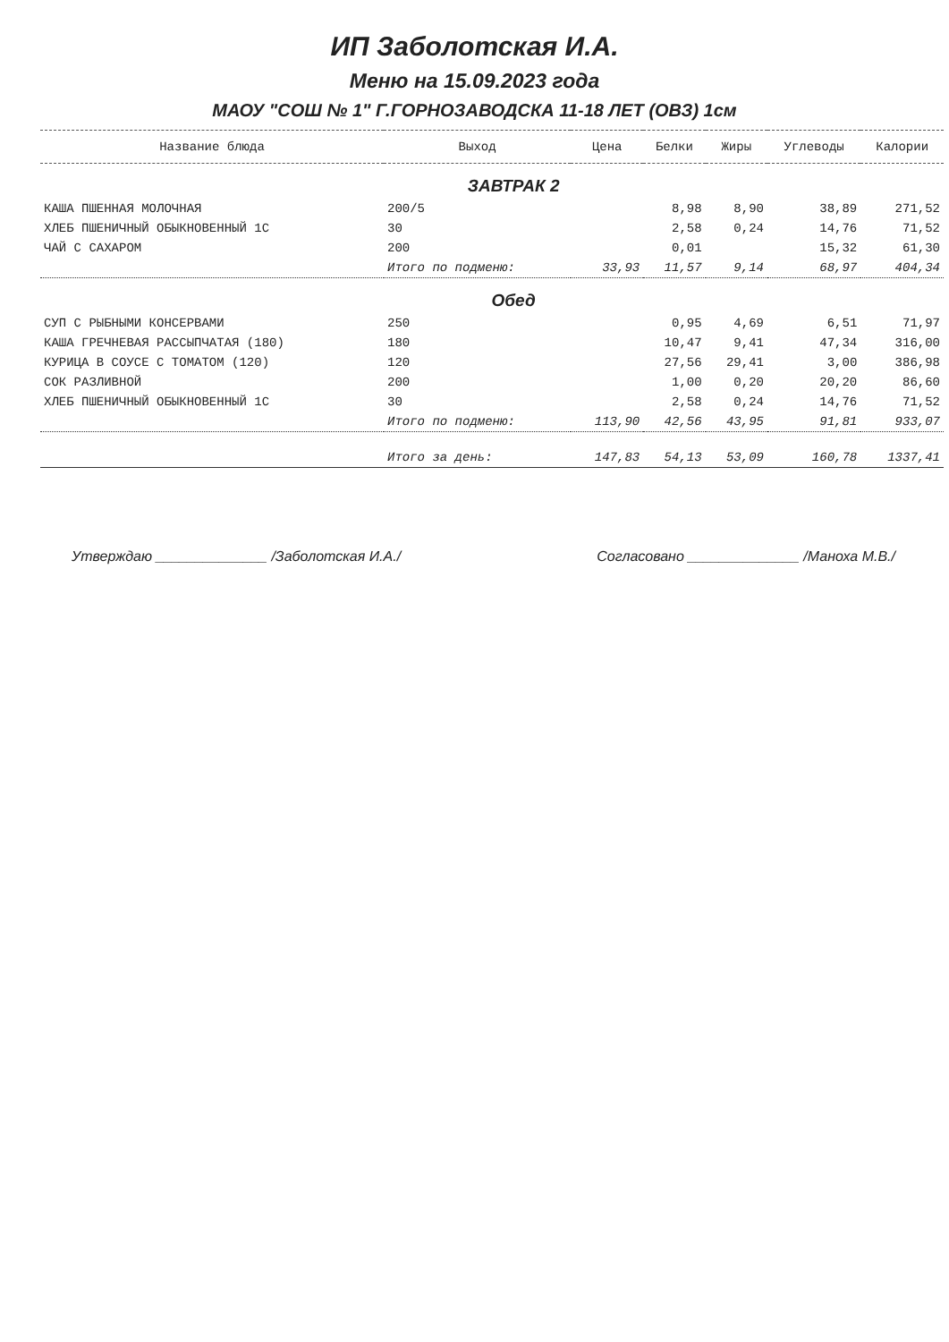ИП Заболотская И.А.
Меню на 15.09.2023 года
МАОУ "СОШ № 1" Г.ГОРНОЗАВОДСКА 11-18 ЛЕТ (ОВЗ) 1см
| Название блюда | Выход | Цена | Белки | Жиры | Углеводы | Калории |
| --- | --- | --- | --- | --- | --- | --- |
| | ЗАВТРАК 2 | | | | | |
| КАША ПШЕННАЯ МОЛОЧНАЯ | 200/5 | | 8,98 | 8,90 | 38,89 | 271,52 |
| ХЛЕБ ПШЕНИЧНЫЙ ОБЫКНОВЕННЫЙ 1С | 30 | | 2,58 | 0,24 | 14,76 | 71,52 |
| ЧАЙ С САХАРОМ | 200 | | 0,01 | | 15,32 | 61,30 |
| | Итого по подменю: | 33,93 | 11,57 | 9,14 | 68,97 | 404,34 |
| | Обед | | | | | |
| СУП С РЫБНЫМИ КОНСЕРВАМИ | 250 | | 0,95 | 4,69 | 6,51 | 71,97 |
| КАША ГРЕЧНЕВАЯ РАССЫПЧАТАЯ (180) | 180 | | 10,47 | 9,41 | 47,34 | 316,00 |
| КУРИЦА В СОУСЕ С ТОМАТОМ (120) | 120 | | 27,56 | 29,41 | 3,00 | 386,98 |
| СОК РАЗЛИВНОЙ | 200 | | 1,00 | 0,20 | 20,20 | 86,60 |
| ХЛЕБ ПШЕНИЧНЫЙ ОБЫКНОВЕННЫЙ 1С | 30 | | 2,58 | 0,24 | 14,76 | 71,52 |
| | Итого по подменю: | 113,90 | 42,56 | 43,95 | 91,81 | 933,07 |
| | Итого за день: | 147,83 | 54,13 | 53,09 | 160,78 | 1337,41 |
Утверждаю ______________ /Заболотская И.А./
Согласовано ______________ /Маноха М.В./